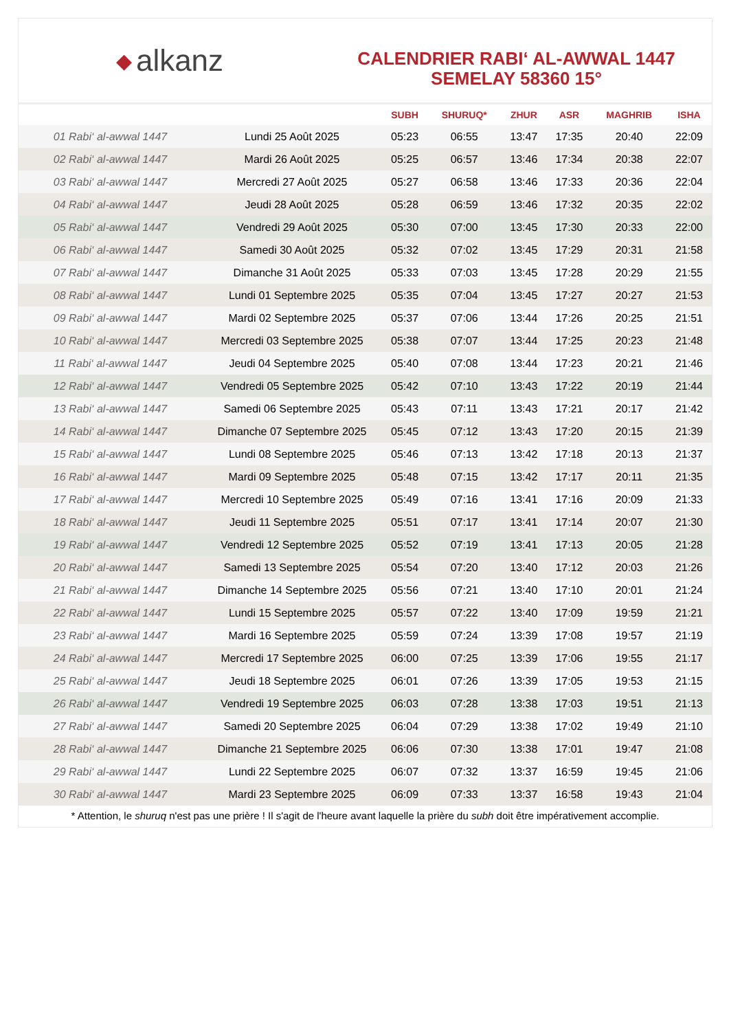◆ alkanz
CALENDRIER RABI‘ AL-AWWAL 1447
SEMELAY 58360 15°
| | | SUBH | SHURUQ* | ZHUR | ASR | MAGHRIB | ISHA |
| --- | --- | --- | --- | --- | --- | --- | --- |
| 01 Rabi‘ al-awwal 1447 | Lundi 25 Août 2025 | 05:23 | 06:55 | 13:47 | 17:35 | 20:40 | 22:09 |
| 02 Rabi‘ al-awwal 1447 | Mardi 26 Août 2025 | 05:25 | 06:57 | 13:46 | 17:34 | 20:38 | 22:07 |
| 03 Rabi‘ al-awwal 1447 | Mercredi 27 Août 2025 | 05:27 | 06:58 | 13:46 | 17:33 | 20:36 | 22:04 |
| 04 Rabi‘ al-awwal 1447 | Jeudi 28 Août 2025 | 05:28 | 06:59 | 13:46 | 17:32 | 20:35 | 22:02 |
| 05 Rabi‘ al-awwal 1447 | Vendredi 29 Août 2025 | 05:30 | 07:00 | 13:45 | 17:30 | 20:33 | 22:00 |
| 06 Rabi‘ al-awwal 1447 | Samedi 30 Août 2025 | 05:32 | 07:02 | 13:45 | 17:29 | 20:31 | 21:58 |
| 07 Rabi‘ al-awwal 1447 | Dimanche 31 Août 2025 | 05:33 | 07:03 | 13:45 | 17:28 | 20:29 | 21:55 |
| 08 Rabi‘ al-awwal 1447 | Lundi 01 Septembre 2025 | 05:35 | 07:04 | 13:45 | 17:27 | 20:27 | 21:53 |
| 09 Rabi‘ al-awwal 1447 | Mardi 02 Septembre 2025 | 05:37 | 07:06 | 13:44 | 17:26 | 20:25 | 21:51 |
| 10 Rabi‘ al-awwal 1447 | Mercredi 03 Septembre 2025 | 05:38 | 07:07 | 13:44 | 17:25 | 20:23 | 21:48 |
| 11 Rabi‘ al-awwal 1447 | Jeudi 04 Septembre 2025 | 05:40 | 07:08 | 13:44 | 17:23 | 20:21 | 21:46 |
| 12 Rabi‘ al-awwal 1447 | Vendredi 05 Septembre 2025 | 05:42 | 07:10 | 13:43 | 17:22 | 20:19 | 21:44 |
| 13 Rabi‘ al-awwal 1447 | Samedi 06 Septembre 2025 | 05:43 | 07:11 | 13:43 | 17:21 | 20:17 | 21:42 |
| 14 Rabi‘ al-awwal 1447 | Dimanche 07 Septembre 2025 | 05:45 | 07:12 | 13:43 | 17:20 | 20:15 | 21:39 |
| 15 Rabi‘ al-awwal 1447 | Lundi 08 Septembre 2025 | 05:46 | 07:13 | 13:42 | 17:18 | 20:13 | 21:37 |
| 16 Rabi‘ al-awwal 1447 | Mardi 09 Septembre 2025 | 05:48 | 07:15 | 13:42 | 17:17 | 20:11 | 21:35 |
| 17 Rabi‘ al-awwal 1447 | Mercredi 10 Septembre 2025 | 05:49 | 07:16 | 13:41 | 17:16 | 20:09 | 21:33 |
| 18 Rabi‘ al-awwal 1447 | Jeudi 11 Septembre 2025 | 05:51 | 07:17 | 13:41 | 17:14 | 20:07 | 21:30 |
| 19 Rabi‘ al-awwal 1447 | Vendredi 12 Septembre 2025 | 05:52 | 07:19 | 13:41 | 17:13 | 20:05 | 21:28 |
| 20 Rabi‘ al-awwal 1447 | Samedi 13 Septembre 2025 | 05:54 | 07:20 | 13:40 | 17:12 | 20:03 | 21:26 |
| 21 Rabi‘ al-awwal 1447 | Dimanche 14 Septembre 2025 | 05:56 | 07:21 | 13:40 | 17:10 | 20:01 | 21:24 |
| 22 Rabi‘ al-awwal 1447 | Lundi 15 Septembre 2025 | 05:57 | 07:22 | 13:40 | 17:09 | 19:59 | 21:21 |
| 23 Rabi‘ al-awwal 1447 | Mardi 16 Septembre 2025 | 05:59 | 07:24 | 13:39 | 17:08 | 19:57 | 21:19 |
| 24 Rabi‘ al-awwal 1447 | Mercredi 17 Septembre 2025 | 06:00 | 07:25 | 13:39 | 17:06 | 19:55 | 21:17 |
| 25 Rabi‘ al-awwal 1447 | Jeudi 18 Septembre 2025 | 06:01 | 07:26 | 13:39 | 17:05 | 19:53 | 21:15 |
| 26 Rabi‘ al-awwal 1447 | Vendredi 19 Septembre 2025 | 06:03 | 07:28 | 13:38 | 17:03 | 19:51 | 21:13 |
| 27 Rabi‘ al-awwal 1447 | Samedi 20 Septembre 2025 | 06:04 | 07:29 | 13:38 | 17:02 | 19:49 | 21:10 |
| 28 Rabi‘ al-awwal 1447 | Dimanche 21 Septembre 2025 | 06:06 | 07:30 | 13:38 | 17:01 | 19:47 | 21:08 |
| 29 Rabi‘ al-awwal 1447 | Lundi 22 Septembre 2025 | 06:07 | 07:32 | 13:37 | 16:59 | 19:45 | 21:06 |
| 30 Rabi‘ al-awwal 1447 | Mardi 23 Septembre 2025 | 06:09 | 07:33 | 13:37 | 16:58 | 19:43 | 21:04 |
* Attention, le shuruq n'est pas une prière ! Il s'agit de l'heure avant laquelle la prière du subh doit être impérativement accomplie.